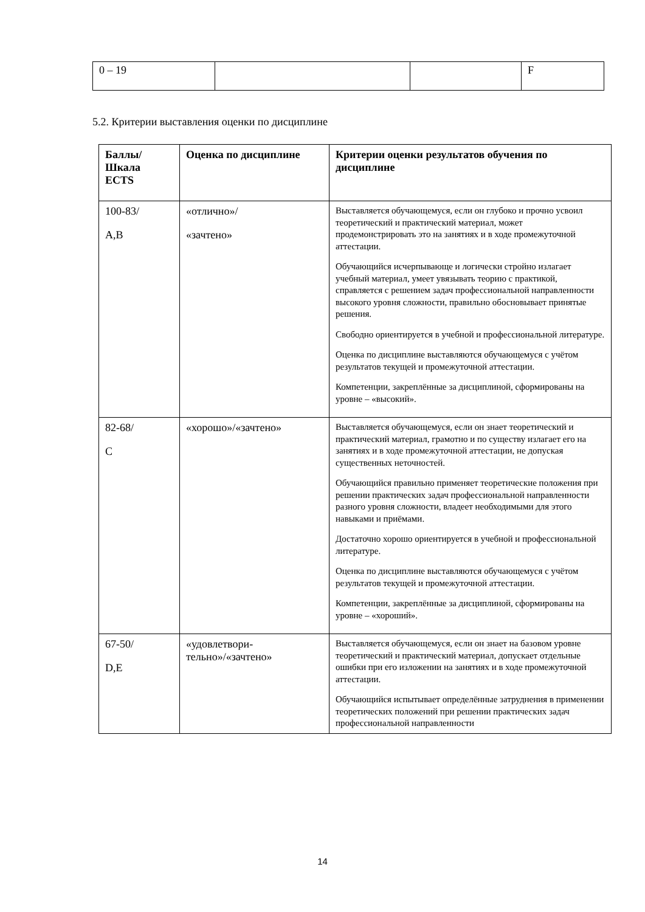| 0 – 19 | | | F |
5.2. Критерии выставления оценки по дисциплине
| Баллы/ Шкала ECTS | Оценка по дисциплине | Критерии оценки результатов обучения по дисциплине |
| --- | --- | --- |
| 100-83/ А,В | «отлично»/ «зачтено» | Выставляется обучающемуся, если он глубоко и прочно усвоил теоретический и практический материал, может продемонстрировать это на занятиях и в ходе промежуточной аттестации. Обучающийся исчерпывающе и логически стройно излагает учебный материал, умеет увязывать теорию с практикой, справляется с решением задач профессиональной направленности высокого уровня сложности, правильно обосновывает принятые решения. Свободно ориентируется в учебной и профессиональной литературе. Оценка по дисциплине выставляются обучающемуся с учётом результатов текущей и промежуточной аттестации. Компетенции, закреплённые за дисциплиной, сформированы на уровне – «высокий». |
| 82-68/ С | «хорошо»/«зачтено» | Выставляется обучающемуся, если он знает теоретический и практический материал, грамотно и по существу излагает его на занятиях и в ходе промежуточной аттестации, не допуская существенных неточностей. Обучающийся правильно применяет теоретические положения при решении практических задач профессиональной направленности разного уровня сложности, владеет необходимыми для этого навыками и приёмами. Достаточно хорошо ориентируется в учебной и профессиональной литературе. Оценка по дисциплине выставляются обучающемуся с учётом результатов текущей и промежуточной аттестации. Компетенции, закреплённые за дисциплиной, сформированы на уровне – «хороший». |
| 67-50/ D,E | «удовлетвори- тельно»/«зачтено» | Выставляется обучающемуся, если он знает на базовом уровне теоретический и практический материал, допускает отдельные ошибки при его изложении на занятиях и в ходе промежуточной аттестации. Обучающийся испытывает определённые затруднения в применении теоретических положений при решении практических задач профессиональной направленности |
14